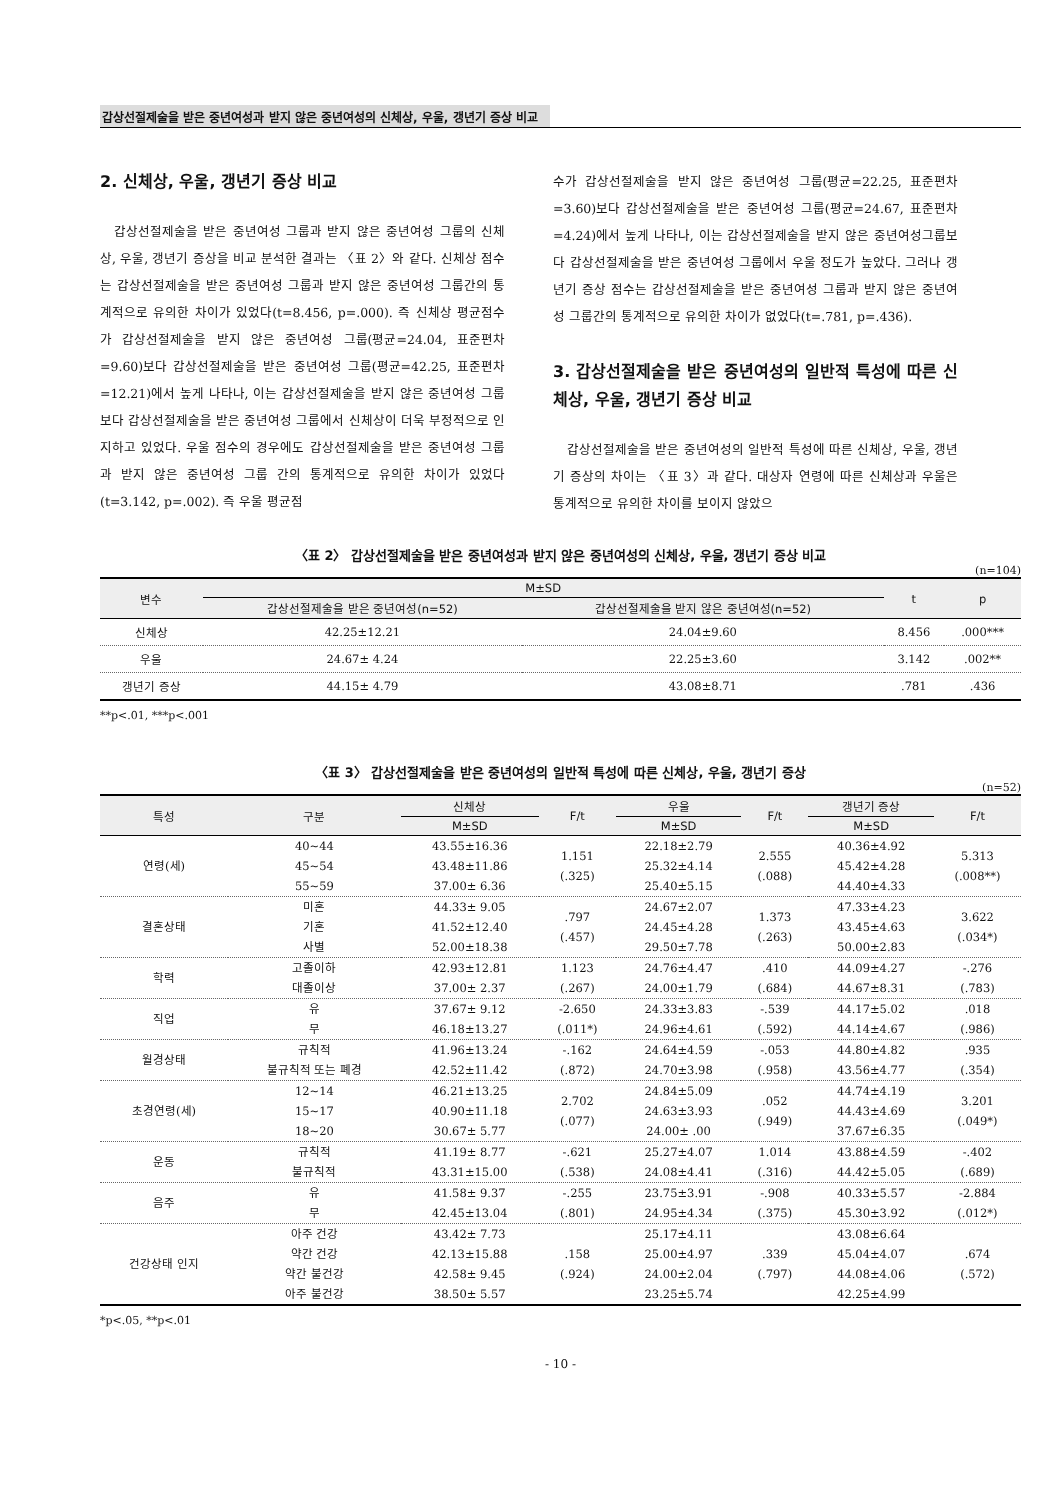갑상선절제술을 받은 중년여성과 받지 않은 중년여성의 신체상, 우울, 갱년기 증상 비교
2. 신체상, 우울, 갱년기 증상 비교
갑상선절제술을 받은 중년여성 그룹과 받지 않은 중년여성 그룹의 신체상, 우울, 갱년기 증상을 비교 분석한 결과는 〈표 2〉와 같다. 신체상 점수는 갑상선절제술을 받은 중년여성 그룹과 받지 않은 중년여성 그룹간의 통계적으로 유의한 차이가 있었다(t=8.456, p=.000). 즉 신체상 평균점수가 갑상선절제술을 받지 않은 중년여성 그룹(평균=24.04, 표준편차=9.60)보다 갑상선절제술을 받은 중년여성 그룹(평균=42.25, 표준편차=12.21)에서 높게 나타나, 이는 갑상선절제술을 받지 않은 중년여성 그룹보다 갑상선절제술을 받은 중년여성 그룹에서 신체상이 더욱 부정적으로 인지하고 있었다. 우울 점수의 경우에도 갑상선절제술을 받은 중년여성 그룹과 받지 않은 중년여성 그룹 간의 통계적으로 유의한 차이가 있었다(t=3.142, p=.002). 즉 우울 평균점
수가 갑상선절제술을 받지 않은 중년여성 그룹(평균=22.25, 표준편차=3.60)보다 갑상선절제술을 받은 중년여성 그룹(평균=24.67, 표준편차=4.24)에서 높게 나타나, 이는 갑상선절제술을 받지 않은 중년여성그룹보다 갑상선절제술을 받은 중년여성 그룹에서 우울 정도가 높았다. 그러나 갱년기 증상 점수는 갑상선절제술을 받은 중년여성 그룹과 받지 않은 중년여성 그룹간의 통계적으로 유의한 차이가 없었다(t=.781, p=.436).
3. 갑상선절제술을 받은 중년여성의 일반적 특성에 따른 신체상, 우울, 갱년기 증상 비교
갑상선절제술을 받은 중년여성의 일반적 특성에 따른 신체상, 우울, 갱년기 증상의 차이는 〈표 3〉과 같다. 대상자 연령에 따른 신체상과 우울은 통계적으로 유의한 차이를 보이지 않았으
〈표 2〉 갑상선절제술을 받은 중년여성과 받지 않은 중년여성의 신체상, 우울, 갱년기 증상 비교
(n=104)
| 변수 | M±SD | | t | p |
| --- | --- | --- | --- | --- |
| | 갑상선절제술을 받은 중년여성(n=52) | 갑상선절제술을 받지 않은 중년여성(n=52) | | |
| 신체상 | 42.25±12.21 | 24.04±9.60 | 8.456 | .000*** |
| 우울 | 24.67± 4.24 | 22.25±3.60 | 3.142 | .002** |
| 갱년기 증상 | 44.15± 4.79 | 43.08±8.71 | .781 | .436 |
**p<.01, ***p<.001
〈표 3〉 갑상선절제술을 받은 중년여성의 일반적 특성에 따른 신체상, 우울, 갱년기 증상
(n=52)
| 특성 | 구분 | 신체상 | F/t | 우울 | F/t | 갱년기 증상 | F/t |
| --- | --- | --- | --- | --- | --- | --- | --- |
| | | M±SD | | M±SD | | M±SD | |
| 연령(세) | 40~44 45~54 55~59 | 43.55±16.36 43.48±11.86 37.00± 6.36 | 1.151 (.325) | 22.18±2.79 25.32±4.14 25.40±5.15 | 2.555 (.088) | 40.36±4.92 45.42±4.28 44.40±4.33 | 5.313 (.008**) |
| 결혼상태 | 미혼 기혼 사별 | 44.33± 9.05 41.52±12.40 52.00±18.38 | .797 (.457) | 24.67±2.07 24.45±4.28 29.50±7.78 | 1.373 (.263) | 47.33±4.23 43.45±4.63 50.00±2.83 | 3.622 (.034*) |
| 학력 | 고졸이하 대졸이상 | 42.93±12.81 37.00± 2.37 | 1.123 (.267) | 24.76±4.47 24.00±1.79 | .410 (.684) | 44.09±4.27 44.67±8.31 | -.276 (.783) |
| 직업 | 유 무 | 37.67± 9.12 46.18±13.27 | -2.650 (.011*) | 24.33±3.83 24.96±4.61 | -.539 (.592) | 44.17±5.02 44.14±4.67 | .018 (.986) |
| 월경상태 | 규칙적 불규칙적 또는 폐경 | 41.96±13.24 42.52±11.42 | -.162 (.872) | 24.64±4.59 24.70±3.98 | -.053 (.958) | 44.80±4.82 43.56±4.77 | .935 (.354) |
| 초경연령(세) | 12~14 15~17 18~20 | 46.21±13.25 40.90±11.18 30.67± 5.77 | 2.702 (.077) | 24.84±5.09 24.63±3.93 24.00± .00 | .052 (.949) | 44.74±4.19 44.43±4.69 37.67±6.35 | 3.201 (.049*) |
| 운동 | 규칙적 불규칙적 | 41.19± 8.77 43.31±15.00 | -.621 (.538) | 25.27±4.07 24.08±4.41 | 1.014 (.316) | 43.88±4.59 44.42±5.05 | -.402 (.689) |
| 음주 | 유 무 | 41.58± 9.37 42.45±13.04 | -.255 (.801) | 23.75±3.91 24.95±4.34 | -.908 (.375) | 40.33±5.57 45.30±3.92 | -2.884 (.012*) |
| 건강상태 인지 | 아주 건강 약간 건강 약간 불건강 아주 불건강 | 43.42± 7.73 42.13±15.88 42.58± 9.45 38.50± 5.57 | .158 (.924) | 25.17±4.11 25.00±4.97 24.00±2.04 23.25±5.74 | .339 (.797) | 43.08±6.64 45.04±4.07 44.08±4.06 42.25±4.99 | .674 (.572) |
*p<.05, **p<.01
- 10 -